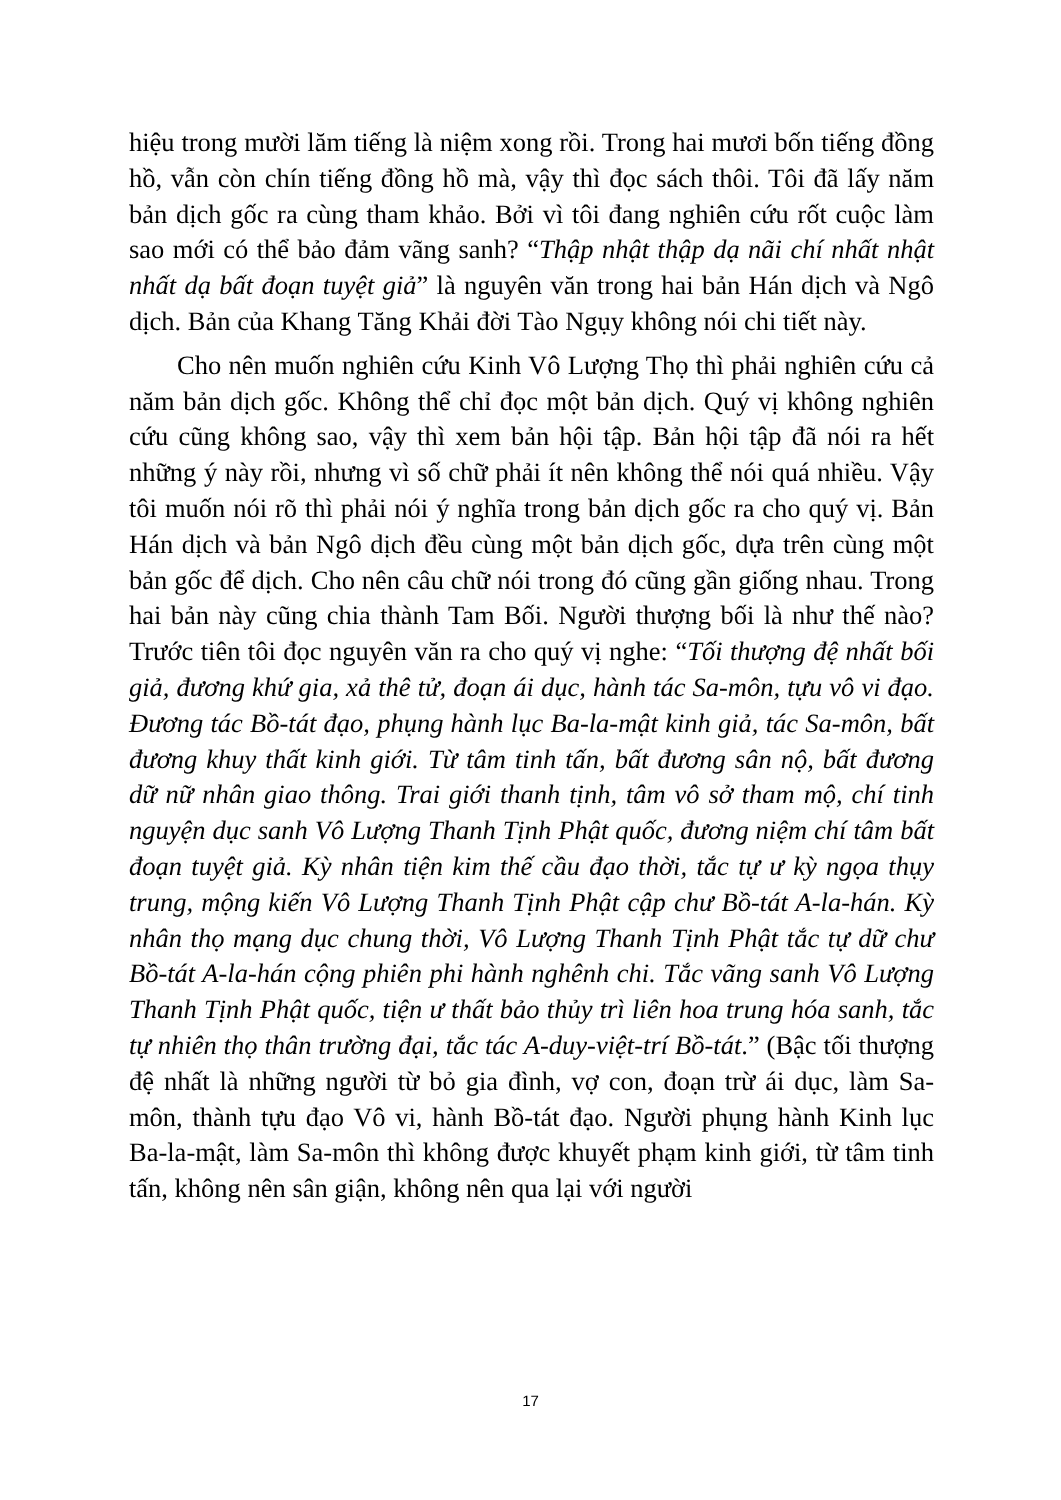hiệu trong mười lăm tiếng là niệm xong rồi. Trong hai mươi bốn tiếng đồng hồ, vẫn còn chín tiếng đồng hồ mà, vậy thì đọc sách thôi. Tôi đã lấy năm bản dịch gốc ra cùng tham khảo. Bởi vì tôi đang nghiên cứu rốt cuộc làm sao mới có thể bảo đảm vãng sanh? “Thập nhật thập dạ nãi chí nhất nhật nhất dạ bất đoạn tuyệt giả” là nguyên văn trong hai bản Hán dịch và Ngô dịch. Bản của Khang Tăng Khải đời Tào Ngụy không nói chi tiết này.
Cho nên muốn nghiên cứu Kinh Vô Lượng Thọ thì phải nghiên cứu cả năm bản dịch gốc. Không thể chỉ đọc một bản dịch. Quý vị không nghiên cứu cũng không sao, vậy thì xem bản hội tập. Bản hội tập đã nói ra hết những ý này rồi, nhưng vì số chữ phải ít nên không thể nói quá nhiều. Vậy tôi muốn nói rõ thì phải nói ý nghĩa trong bản dịch gốc ra cho quý vị. Bản Hán dịch và bản Ngô dịch đều cùng một bản dịch gốc, dựa trên cùng một bản gốc để dịch. Cho nên câu chữ nói trong đó cũng gần giống nhau. Trong hai bản này cũng chia thành Tam Bối. Người thượng bối là như thế nào? Trước tiên tôi đọc nguyên văn ra cho quý vị nghe: “Tối thượng đệ nhất bối giả, đương khứ gia, xả thê tử, đoạn ái dục, hành tác Sa-môn, tựu vô vi đạo. Đương tác Bồ-tát đạo, phụng hành lục Ba-la-mật kinh giả, tác Sa-môn, bất đương khuy thất kinh giới. Từ tâm tinh tấn, bất đương sân nộ, bất đương dữ nữ nhân giao thông. Trai giới thanh tịnh, tâm vô sở tham mộ, chí tinh nguyện dục sanh Vô Lượng Thanh Tịnh Phật quốc, đương niệm chí tâm bất đoạn tuyệt giả. Kỳ nhân tiện kim thế cầu đạo thời, tắc tự ư kỳ ngọa thụy trung, mộng kiến Vô Lượng Thanh Tịnh Phật cập chư Bồ-tát A-la-hán. Kỳ nhân thọ mạng dục chung thời, Vô Lượng Thanh Tịnh Phật tắc tự dữ chư Bồ-tát A-la-hán cộng phiên phi hành nghênh chi. Tắc vãng sanh Vô Lượng Thanh Tịnh Phật quốc, tiện ư thất bảo thủy trì liên hoa trung hóa sanh, tắc tự nhiên thọ thân trường đại, tắc tác A-duy-việt-trí Bồ-tát.” (Bậc tối thượng đệ nhất là những người từ bỏ gia đình, vợ con, đoạn trừ ái dục, làm Sa-môn, thành tựu đạo Vô vi, hành Bồ-tát đạo. Người phụng hành Kinh lục Ba-la-mật, làm Sa-môn thì không được khuyết phạm kinh giới, từ tâm tinh tấn, không nên sân giận, không nên qua lại với người
17